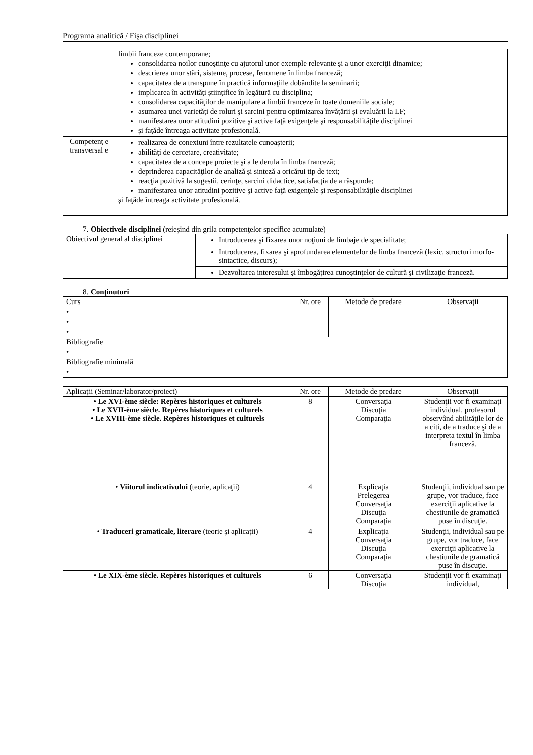Programa analitică / Fişa disciplinei
| | limbii franceze contemporane; consolidarea noilor cunoştinţe cu ajutorul unor exemple relevante şi a unor exerciţii dinamice; descrierea unor stări, sisteme, procese, fenomene în limba franceză; capacitatea de a transpune în practică informaţiile dobândite la seminarii; implicarea în activităţi ştiinţifice în legătură cu disciplina; consolidarea capacităţilor de manipulare a limbii franceze în toate domeniile sociale; asumarea unei varietăţi de roluri şi sarcini pentru optimizarea învăţării şi evaluării la LF; manifestarea unor atitudini pozitive şi active faţă exigenţele şi responsabilităţile disciplinei şi faţăde întreaga activitate profesională. |
| Competenţ e transversal e | realizarea de conexiuni între rezultatele cunoaşterii; abilităţi de cercetare, creativitate; capacitatea de a concepe proiecte şi a le derula în limba franceză; deprinderea capacităţilor de analiză şi sinteză a oricărui tip de text; reacţia pozitivă la sugestii, cerinţe, sarcini didactice, satisfacţia de a răspunde; manifestarea unor atitudini pozitive şi active faţă exigenţele şi responsabilităţile disciplinei şi faţăde întreaga activitate profesională. |
7. Obiectivele disciplinei (reieşind din grila competenţelor specifice acumulate)
| Obiectivul general al disciplinei | Introducerea şi fixarea unor noţiuni de limbaje de specialitate; |
| | Introducerea, fixarea şi aprofundarea elementelor de limba franceză (lexic, structuri morfo-sintactice, discurs); |
| | Dezvoltarea interesului şi îmbogăţirea cunoştinţelor de cultură şi civilizaţie franceză. |
8. Conţinuturi
| Curs | Nr. ore | Metode de predare | Observaţii |
| • | | | |
| • | | | |
| • | | | |
| Bibliografie | | | |
| • | | | |
| Bibliografie minimală | | | |
| • | | | |
| Aplicaţii (Seminar/laborator/proiect) | Nr. ore | Metode de predare | Observaţii |
| • Le XVI-ème siècle: Repères historiques et culturels • Le XVII-ème siècle. Repères historiques et culturels • Le XVIII-ème siècle. Repères historiques et culturels | 8 | Conversaţia Discuţia Comparaţia | Studenţii vor fi examinaţi individual, profesorul observând abilităţile lor de a citi, de a traduce şi de a interpreta textul în limba franceză. |
| • Viitorul indicativului (teorie, aplicaţii) | 4 | Explicaţia Prelegerea Conversaţia Discuţia Comparaţia | Studenţii, individual sau pe grupe, vor traduce, face exerciţii aplicative la chestiunile de gramatică puse în discuţie. |
| • Traduceri gramaticale, literare (teorie şi aplicaţii) | 4 | Explicaţia Conversaţia Discuţia Comparaţia | Studenţii, individual sau pe grupe, vor traduce, face exerciţii aplicative la chestiunile de gramatică puse în discuţie. |
| • Le XIX-ème siècle. Repères historiques et culturels | 6 | Conversaţia Discuţia | Studenţii vor fi examinaţi individual, |